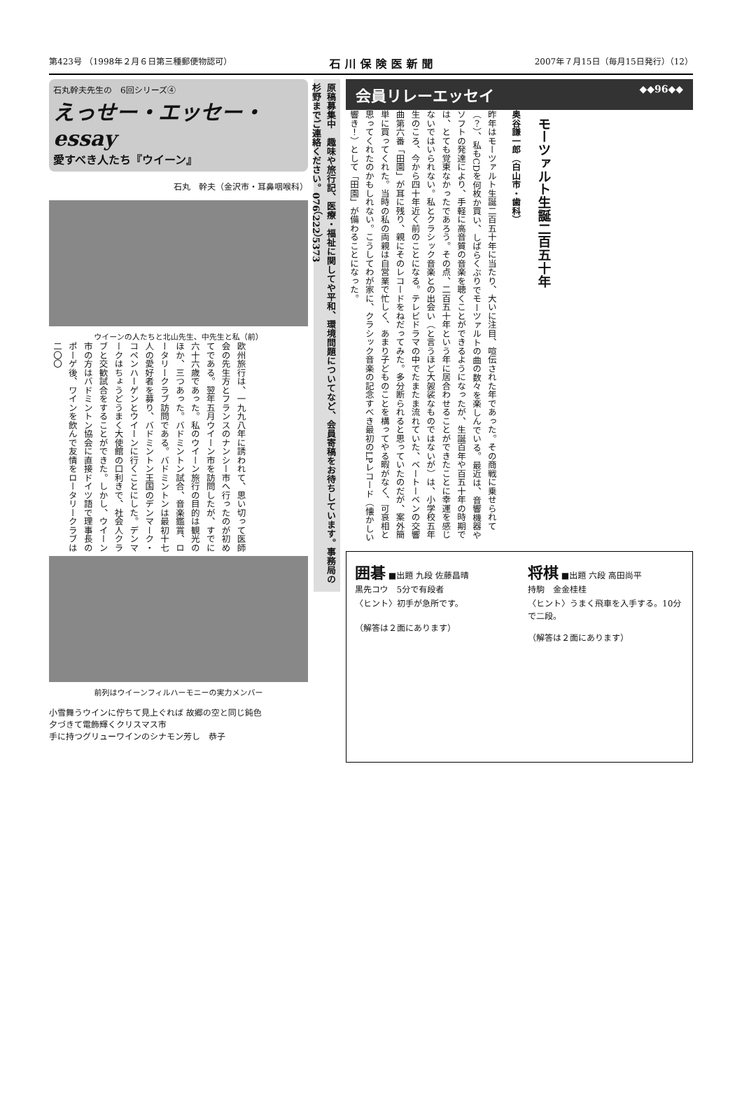第423号 （1998年２月６日第三種郵便物認可） 石川保険医新聞 2007年７月15日（毎月15日発行）（12）
石丸幹夫先生の　6回シリーズ④
えっせー・エッセー・essay
愛すべき人たち『ウイーン』
石丸　幹夫（金沢市・耳鼻咽喉科）
ウイーンの人たちと北山先生、中先生と私（前）
欧州旅行は、一九九八年に誘われて、思い切って医師会の先生方とフランスのナンシー市へ行ったのが初めてである。翌年五月ウイーン市を訪問したが、すでに六十六歳であった。私のウイーン旅行の目的は観光のほか、三つあった。バドミントン試合、音楽鑑賞、ロータリークラブ訪問である。バドミントンは最初十七人の愛好者を募り、バドミントン王国のデンマーク・コペンハーゲンとウイーンに行くことにした。デンマークはちょうどうまく大使館の口利きで、社会人クラブと交歓試合をすることができた。しかし、ウイーン市の方はバドミントン協会に直接ドイツ語で理事長のポーゲ後、ワインを飲んで友情をロータリークラブは二〇〇
前列はウイーンフィルハーモニーの実力メンバー
小雪舞うウインに佇ちて見上ぐれば 故郷の空と同じ鈍色
夕づきて電飾輝くクリスマス市
手に持つグリューワインのシナモン芳し　恭子
原稿募集中　趣味や旅行記、医療・福祉に関してや平和、環境問題についてなど、会員寄稿をお待ちしています。事務局の杉野までご連絡ください。076（222）5373
会員リレーエッセイ ◆◆96◆◆
モーツァルト生誕二百五十年
奥谷謙一郎（白山市・歯科）
昨年はモーツァルト生誕二百五十年に当たり、大いに注目、喧伝された年であった。その商戦に乗せられて（？）、私もCDを何枚か買い、しばらくぶりでモーツァルトの曲の数々を楽しんでいる。最近は、音響機器やソフトの発達により、手軽に高音質の音楽を聴くことができるようになったが、生誕百年や百五十年の時期では、とても覚束なかったであろう。その点、二百五十年という年に居合わせることができたことに幸運を感じないではいられない。私とクラシック音楽との出会い（と言うほど大袈裟なものではないが）は、小学校五年生のころ、今から四十年近く前のことになる。テレビドラマの中でたまたま流れていた、ベートーベンの交響曲第六番「田園」が耳に残り、親にそのレコードをねだってみた。多分断られると思っていたのだが、案外簡単に買ってくれた。当時の私の両親は自営業で忙しく、あまり子どものことを構ってやる暇がなく、可哀相と思ってくれたのかもしれない。こうしてわが家に、クラシック音楽の記念すべき最初のLPレコード（懐かしい響き！）として「田園」が備わることになった。
囲碁 ■出題 九段 佐藤昌晴
黒先コウ　5分で有段者
〈ヒント〉初手が急所です。
（解答は２面にあります）
将棋 ■出題 六段 高田尚平
持駒　金金桂桂
〈ヒント〉うまく飛車を入手する。10分で二段。
（解答は２面にあります）